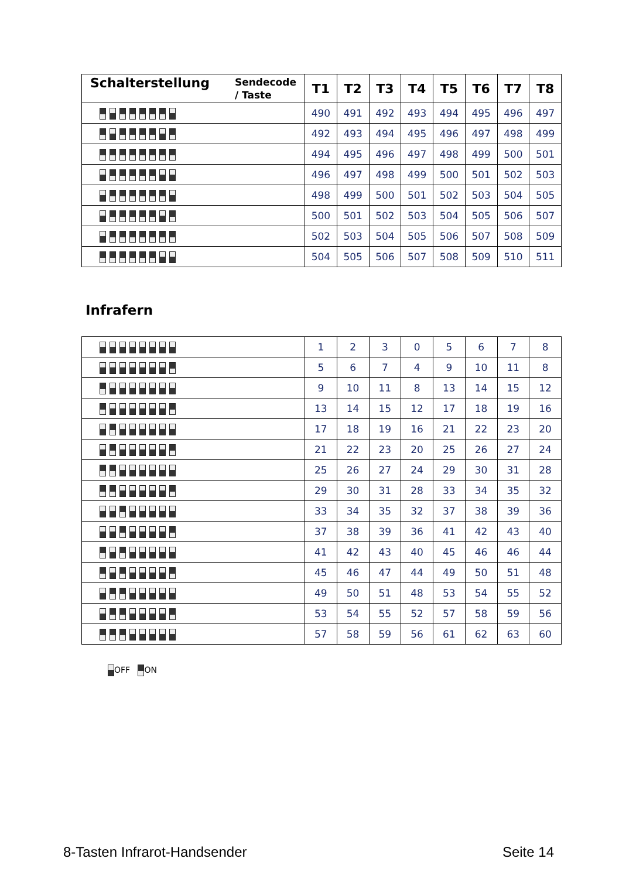| Schalterstellung Sendecode / Taste | T1 | T2 | T3 | T4 | T5 | T6 | T7 | T8 |
| --- | --- | --- | --- | --- | --- | --- | --- | --- |
| | 490 | 491 | 492 | 493 | 494 | 495 | 496 | 497 |
| | 492 | 493 | 494 | 495 | 496 | 497 | 498 | 499 |
| | 494 | 495 | 496 | 497 | 498 | 499 | 500 | 501 |
| | 496 | 497 | 498 | 499 | 500 | 501 | 502 | 503 |
| | 498 | 499 | 500 | 501 | 502 | 503 | 504 | 505 |
| | 500 | 501 | 502 | 503 | 504 | 505 | 506 | 507 |
| | 502 | 503 | 504 | 505 | 506 | 507 | 508 | 509 |
| | 504 | 505 | 506 | 507 | 508 | 509 | 510 | 511 |
Infrafern
| | 1 | 2 | 3 | 0 | 5 | 6 | 7 | 8 |
| | 5 | 6 | 7 | 4 | 9 | 10 | 11 | 8 |
| | 9 | 10 | 11 | 8 | 13 | 14 | 15 | 12 |
| | 13 | 14 | 15 | 12 | 17 | 18 | 19 | 16 |
| | 17 | 18 | 19 | 16 | 21 | 22 | 23 | 20 |
| | 21 | 22 | 23 | 20 | 25 | 26 | 27 | 24 |
| | 25 | 26 | 27 | 24 | 29 | 30 | 31 | 28 |
| | 29 | 30 | 31 | 28 | 33 | 34 | 35 | 32 |
| | 33 | 34 | 35 | 32 | 37 | 38 | 39 | 36 |
| | 37 | 38 | 39 | 36 | 41 | 42 | 43 | 40 |
| | 41 | 42 | 43 | 40 | 45 | 46 | 46 | 44 |
| | 45 | 46 | 47 | 44 | 49 | 50 | 51 | 48 |
| | 49 | 50 | 51 | 48 | 53 | 54 | 55 | 52 |
| | 53 | 54 | 55 | 52 | 57 | 58 | 59 | 56 |
| | 57 | 58 | 59 | 56 | 61 | 62 | 63 | 60 |
OFF ON
8-Tasten Infrarot-Handsender Seite 14